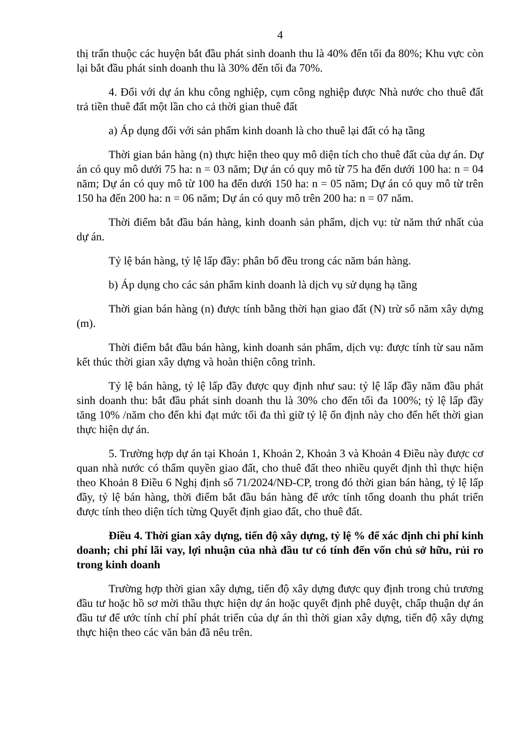4
thị trấn thuộc các huyện bắt đầu phát sinh doanh thu là 40% đến tối đa 80%; Khu vực còn lại bắt đầu phát sinh doanh thu là 30% đến tối đa 70%.
4. Đối với dự án khu công nghiệp, cụm công nghiệp được Nhà nước cho thuê đất trả tiền thuê đất một lần cho cả thời gian thuê đất
a) Áp dụng đối với sản phẩm kinh doanh là cho thuê lại đất có hạ tầng
Thời gian bán hàng (n) thực hiện theo quy mô diện tích cho thuê đất của dự án. Dự án có quy mô dưới 75 ha: n = 03 năm; Dự án có quy mô từ 75 ha đến dưới 100 ha: n = 04 năm; Dự án có quy mô từ 100 ha đến dưới 150 ha: n = 05 năm; Dự án có quy mô từ trên 150 ha đến 200 ha: n = 06 năm; Dự án có quy mô trên 200 ha: n = 07 năm.
Thời điểm bắt đầu bán hàng, kinh doanh sản phẩm, dịch vụ: từ năm thứ nhất của dự án.
Tỷ lệ bán hàng, tỷ lệ lấp đầy: phân bổ đều trong các năm bán hàng.
b) Áp dụng cho các sản phẩm kinh doanh là dịch vụ sử dụng hạ tầng
Thời gian bán hàng (n) được tính bằng thời hạn giao đất (N) trừ số năm xây dựng (m).
Thời điểm bắt đầu bán hàng, kinh doanh sản phẩm, dịch vụ: được tính từ sau năm kết thúc thời gian xây dựng và hoàn thiện công trình.
Tỷ lệ bán hàng, tỷ lệ lấp đầy được quy định như sau: tỷ lệ lấp đầy năm đầu phát sinh doanh thu: bắt đầu phát sinh doanh thu là 30% cho đến tối đa 100%; tỷ lệ lấp đầy tăng 10% /năm cho đến khi đạt mức tối đa thì giữ tỷ lệ ổn định này cho đến hết thời gian thực hiện dự án.
5. Trường hợp dự án tại Khoản 1, Khoản 2, Khoản 3 và Khoản 4 Điều này được cơ quan nhà nước có thẩm quyền giao đất, cho thuê đất theo nhiều quyết định thì thực hiện theo Khoản 8 Điều 6 Nghị định số 71/2024/NĐ-CP, trong đó thời gian bán hàng, tỷ lệ lấp đầy, tỷ lệ bán hàng, thời điểm bắt đầu bán hàng để ước tính tổng doanh thu phát triển được tính theo diện tích từng Quyết định giao đất, cho thuê đất.
Điều 4. Thời gian xây dựng, tiến độ xây dựng, tỷ lệ % để xác định chi phí kinh doanh; chi phí lãi vay, lợi nhuận của nhà đầu tư có tính đến vốn chủ sở hữu, rủi ro trong kinh doanh
Trường hợp thời gian xây dựng, tiến độ xây dựng được quy định trong chủ trương đầu tư hoặc hồ sơ mời thầu thực hiện dự án hoặc quyết định phê duyệt, chấp thuận dự án đầu tư để ước tính chí phí phát triển của dự án thì thời gian xây dựng, tiến độ xây dựng thực hiện theo các văn bản đã nêu trên.